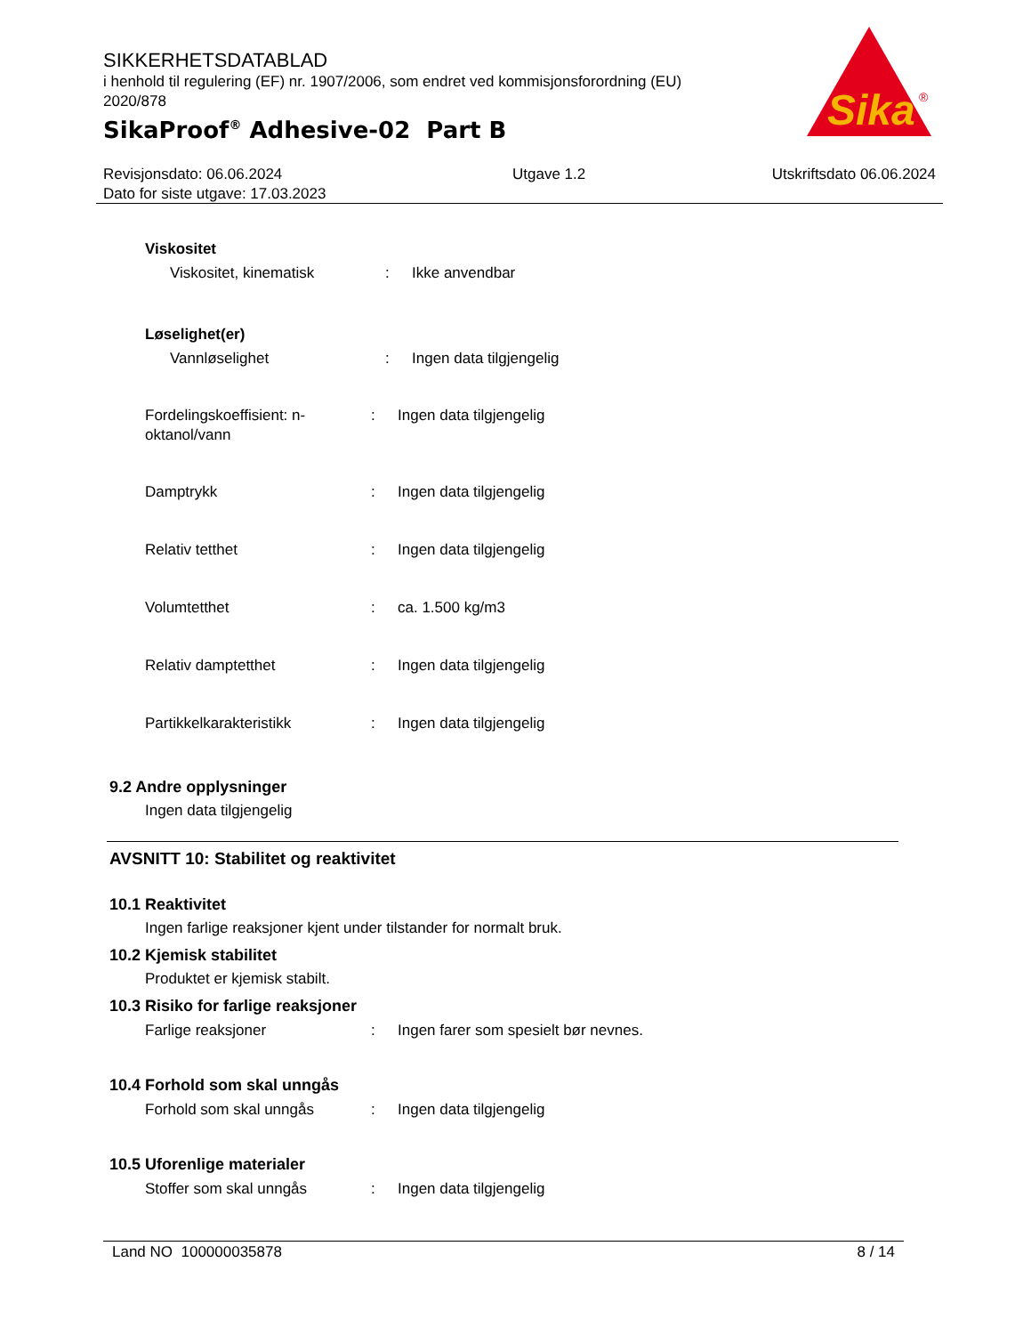SIKKERHETSDATABLAD
i henhold til regulering (EF) nr. 1907/2006, som endret ved kommisjonsforordning (EU) 2020/878
SikaProof<sup>®</sup> Adhesive-02 Part B
Sika
®
Revisjonsdato: 06.06.2024
Dato for siste utgave: 17.03.2023
Utgave 1.2 Utskriftsdato 06.06.2024
Viskositet
Viskositet, kinematisk : Ikke anvendbar
Løselighet(er)
Vannløselighet : Ingen data tilgjengelig
Fordelingskoeffisient: n-oktanol/vann
: Ingen data tilgjengelig
Damptrykk : Ingen data tilgjengelig
Relativ tetthet : Ingen data tilgjengelig
Volumtetthet : ca. 1.500 kg/m3
Relativ damptetthet : Ingen data tilgjengelig
Partikkelkarakteristikk : Ingen data tilgjengelig
9.2 Andre opplysninger
Ingen data tilgjengelig
AVSNITT 10: Stabilitet og reaktivitet
10.1 Reaktivitet
Ingen farlige reaksjoner kjent under tilstander for normalt bruk.
10.2 Kjemisk stabilitet
Produktet er kjemisk stabilt.
10.3 Risiko for farlige reaksjoner
Farlige reaksjoner : Ingen farer som spesielt bør nevnes.
10.4 Forhold som skal unngås
Forhold som skal unngås : Ingen data tilgjengelig
10.5 Uforenlige materialer
Stoffer som skal unngås : Ingen data tilgjengelig
Land NO 100000035878 8 / 14